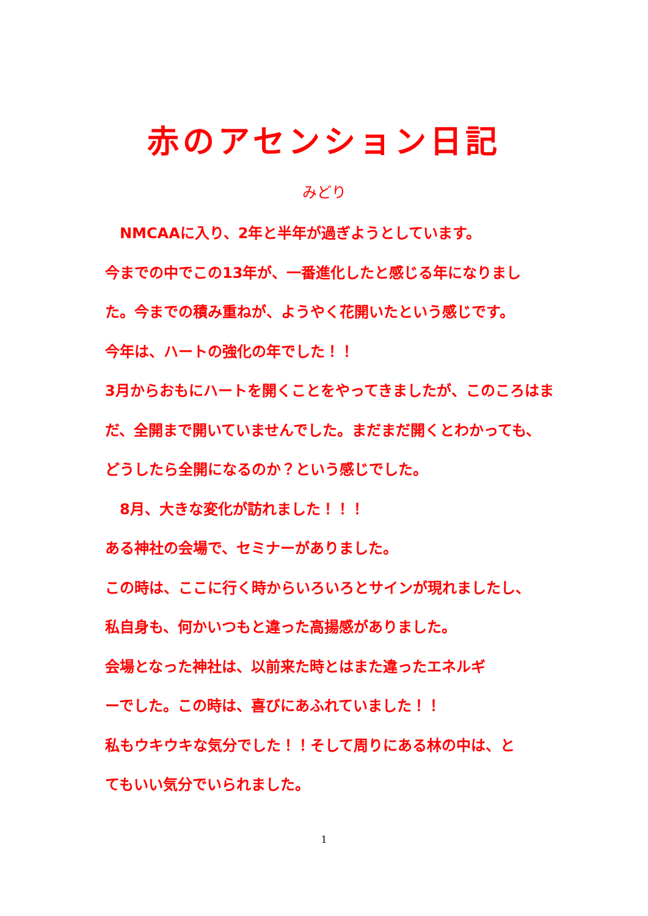赤のアセンション日記
みどり
　NMCAAに入り、2年と半年が過ぎようとしています。
今までの中でこの13年が、一番進化したと感じる年になりまし
た。今までの積み重ねが、ようやく花開いたという感じです。
今年は、ハートの強化の年でした！！
3月からおもにハートを開くことをやってきましたが、このころはま
だ、全開まで開いていませんでした。まだまだ開くとわかっても、
どうしたら全開になるのか？という感じでした。
　8月、大きな変化が訪れました！！！
ある神社の会場で、セミナーがありました。
この時は、ここに行く時からいろいろとサインが現れましたし、
私自身も、何かいつもと違った高揚感がありました。
会場となった神社は、以前来た時とはまた違ったエネルギ
ーでした。この時は、喜びにあふれていました！！
私もウキウキな気分でした！！そして周りにある林の中は、と
てもいい気分でいられました。
1